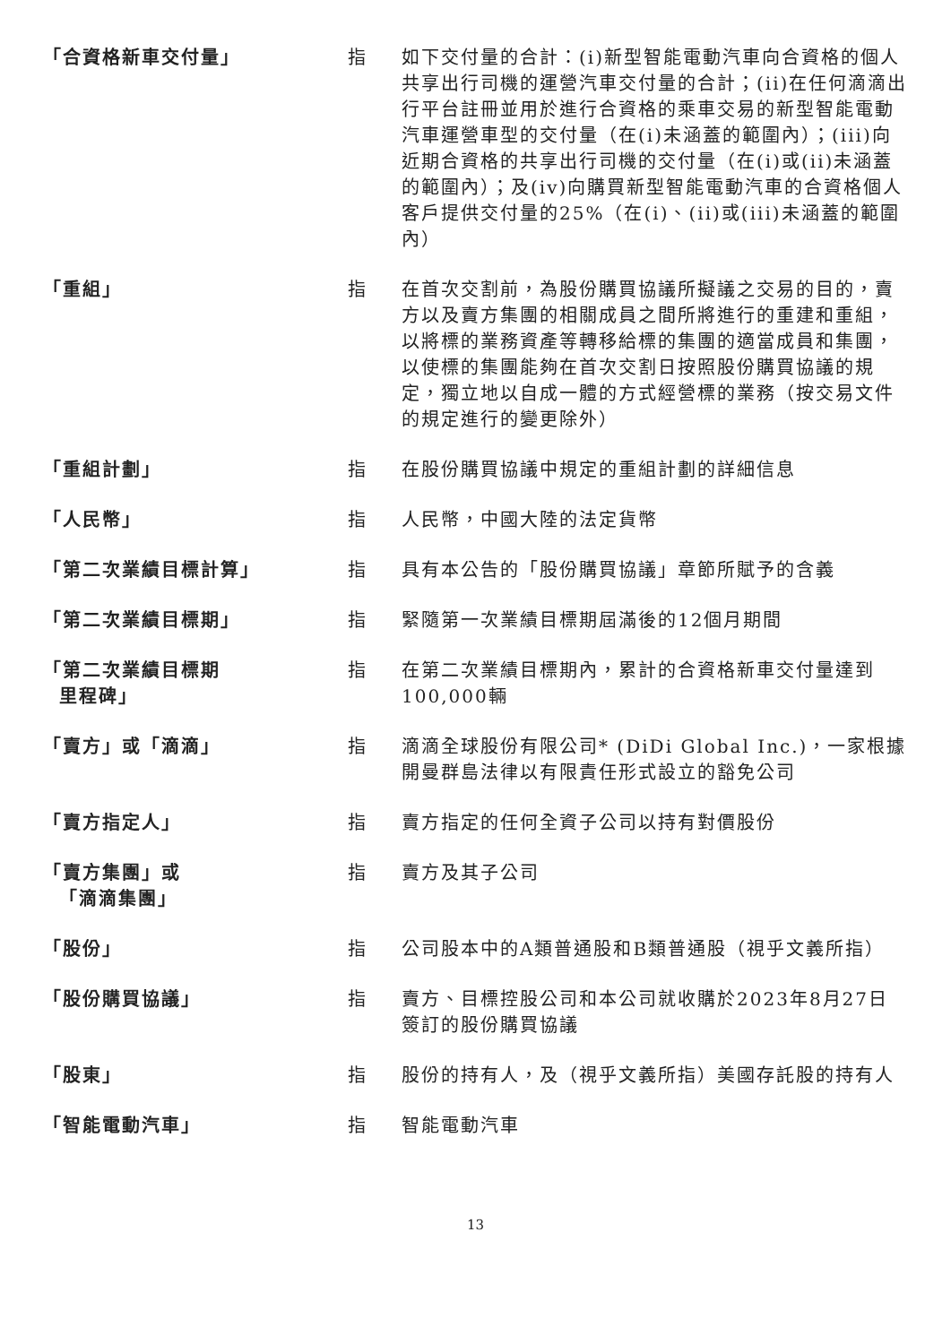| 「合資格新車交付量」 | 指 | 如下交付量的合計：(i)新型智能電動汽車向合資格的個人共享出行司機的運營汽車交付量的合計；(ii)在任何滴滴出行平台註冊並用於進行合資格的乘車交易的新型智能電動汽車運營車型的交付量（在(i)未涵蓋的範圍內）；(iii)向近期合資格的共享出行司機的交付量（在(i)或(ii)未涵蓋的範圍內）；及(iv)向購買新型智能電動汽車的合資格個人客戶提供交付量的25%（在(i)、(ii)或(iii)未涵蓋的範圍內） |
| 「重組」 | 指 | 在首次交割前，為股份購買協議所擬議之交易的目的，賣方以及賣方集團的相關成員之間所將進行的重建和重組，以將標的業務資產等轉移給標的集團的適當成員和集團，以使標的集團能夠在首次交割日按照股份購買協議的規定，獨立地以自成一體的方式經營標的業務（按交易文件的規定進行的變更除外） |
| 「重組計劃」 | 指 | 在股份購買協議中規定的重組計劃的詳細信息 |
| 「人民幣」 | 指 | 人民幣，中國大陸的法定貨幣 |
| 「第二次業績目標計算」 | 指 | 具有本公告的「股份購買協議」章節所賦予的含義 |
| 「第二次業績目標期」 | 指 | 緊隨第一次業績目標期屆滿後的12個月期間 |
| 「第二次業績目標期 里程碑」 | 指 | 在第二次業績目標期內，累計的合資格新車交付量達到100,000輛 |
| 「賣方」或「滴滴」 | 指 | 滴滴全球股份有限公司* (DiDi Global Inc.)，一家根據開曼群島法律以有限責任形式設立的豁免公司 |
| 「賣方指定人」 | 指 | 賣方指定的任何全資子公司以持有對價股份 |
| 「賣方集團」或 「滴滴集團」 | 指 | 賣方及其子公司 |
| 「股份」 | 指 | 公司股本中的A類普通股和B類普通股（視乎文義所指） |
| 「股份購買協議」 | 指 | 賣方、目標控股公司和本公司就收購於2023年8月27日簽訂的股份購買協議 |
| 「股東」 | 指 | 股份的持有人，及（視乎文義所指）美國存託股的持有人 |
| 「智能電動汽車」 | 指 | 智能電動汽車 |
13